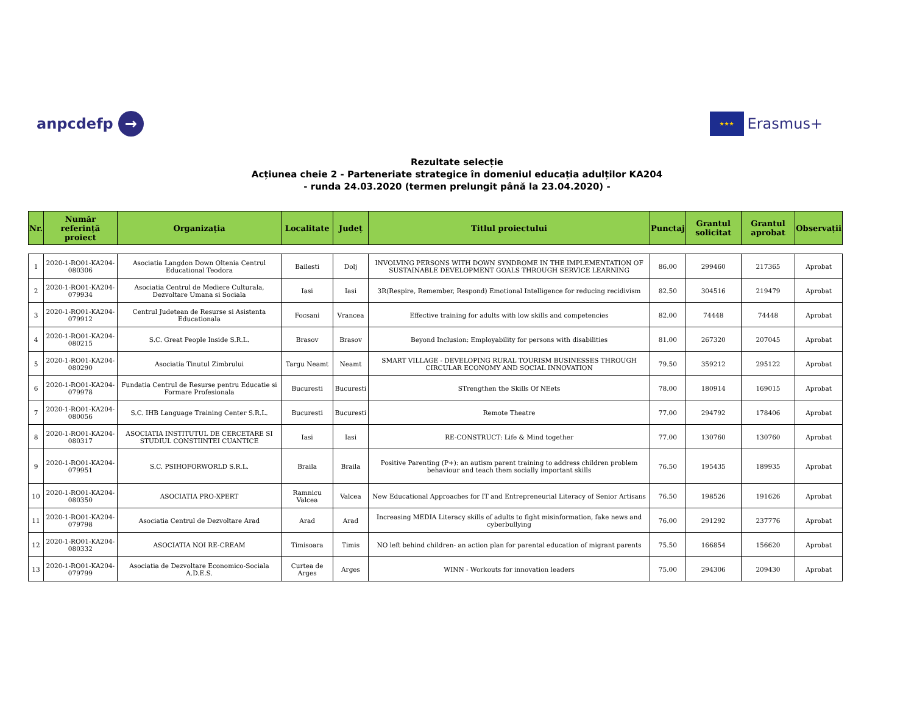anpcdefp →
★★★ Erasmus+
Rezultate selecție
Acțiunea cheie 2 - Parteneriate strategice în domeniul educația adulților KA204
- runda 24.03.2020 (termen prelungit până la 23.04.2020) -
| Nr. | Număr referință proiect | Organizația | Localitate | Județ | Titlul proiectului | Punctaj | Grantul solicitat | Grantul aprobat | Observații |
| --- | --- | --- | --- | --- | --- | --- | --- | --- | --- |
| 1 | 2020-1-RO01-KA204-080306 | Asociatia Langdon Down Oltenia Centrul Educational Teodora | Bailesti | Dolj | INVOLVING PERSONS WITH DOWN SYNDROME IN THE IMPLEMENTATION OF SUSTAINABLE DEVELOPMENT GOALS THROUGH SERVICE LEARNING | 86.00 | 299460 | 217365 | Aprobat |
| 2 | 2020-1-RO01-KA204-079934 | Asociatia Centrul de Mediere Culturala, Dezvoltare Umana si Sociala | Iasi | Iasi | 3R(Respire, Remember, Respond) Emotional Intelligence for reducing recidivism | 82.50 | 304516 | 219479 | Aprobat |
| 3 | 2020-1-RO01-KA204-079912 | Centrul Judetean de Resurse si Asistenta Educationala | Focsani | Vrancea | Effective training for adults with low skills and competencies | 82.00 | 74448 | 74448 | Aprobat |
| 4 | 2020-1-RO01-KA204-080215 | S.C. Great People Inside S.R.L. | Brasov | Brasov | Beyond Inclusion: Employability for persons with disabilities | 81.00 | 267320 | 207045 | Aprobat |
| 5 | 2020-1-RO01-KA204-080290 | Asociatia Tinutul Zimbrului | Targu Neamt | Neamt | SMART VILLAGE - DEVELOPING RURAL TOURISM BUSINESSES THROUGH CIRCULAR ECONOMY AND SOCIAL INNOVATION | 79.50 | 359212 | 295122 | Aprobat |
| 6 | 2020-1-RO01-KA204-079978 | Fundatia Centrul de Resurse pentru Educatie si Formare Profesionala | Bucuresti | Bucuresti | STrengthen the Skills Of NEets | 78.00 | 180914 | 169015 | Aprobat |
| 7 | 2020-1-RO01-KA204-080056 | S.C. IHB Language Training Center S.R.L. | Bucuresti | Bucuresti | Remote Theatre | 77.00 | 294792 | 178406 | Aprobat |
| 8 | 2020-1-RO01-KA204-080317 | ASOCIATIA INSTITUTUL DE CERCETARE SI STUDIUL CONSTIINTEI CUANTICE | Iasi | Iasi | RE-CONSTRUCT: Life & Mind together | 77.00 | 130760 | 130760 | Aprobat |
| 9 | 2020-1-RO01-KA204-079951 | S.C. PSIHOFORWORLD S.R.L. | Braila | Braila | Positive Parenting (P+): an autism parent training to address children problem behaviour and teach them socially important skills | 76.50 | 195435 | 189935 | Aprobat |
| 10 | 2020-1-RO01-KA204-080350 | ASOCIATIA PRO-XPERT | Ramnicu Valcea | Valcea | New Educational Approaches for IT and Entrepreneurial Literacy of Senior Artisans | 76.50 | 198526 | 191626 | Aprobat |
| 11 | 2020-1-RO01-KA204-079798 | Asociatia Centrul de Dezvoltare Arad | Arad | Arad | Increasing MEDIA Literacy skills of adults to fight misinformation, fake news and cyberbullying | 76.00 | 291292 | 237776 | Aprobat |
| 12 | 2020-1-RO01-KA204-080332 | ASOCIATIA NOI RE-CREAM | Timisoara | Timis | NO left behind children- an action plan for parental education of migrant parents | 75.50 | 166854 | 156620 | Aprobat |
| 13 | 2020-1-RO01-KA204-079799 | Asociatia de Dezvoltare Economico-Sociala A.D.E.S. | Curtea de Arges | Arges | WINN - Workouts for innovation leaders | 75.00 | 294306 | 209430 | Aprobat |